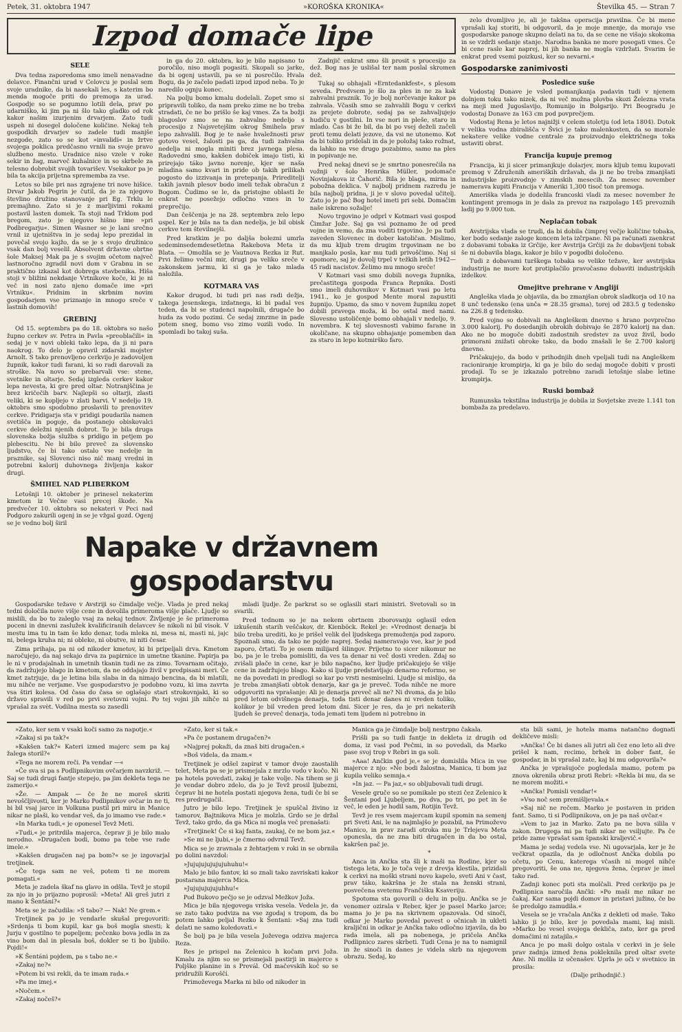Petek, 31. oktobra 1947 »KOROŠKA KRONIKA« Številka 45. — Stran 7
Izpod domače lipe
SELE
Dva tedna zaporedoma smo imeli nenavadne delavce. Finančni urad v Celovcu je poslal sem svoje uradnike, da bi nasekali les, s katerim bo menda mogoče priti do premoga za urad. Gospodje so se pogumno lotili dela, prav po udarniško, ki jim pa ni šlo tako gladko od rok kakor našim izurjenim drvarjem. Zato tudi uspeh ni dosegel določene količine. Nekaj teh gospodkih drvarjev so zadele tudi manjše nezgode, zato so se kot »invalidi« in žrtve svojega poklica predčasno vrnili na svoje pravo službeno mesto. Uradnice niso vzele v roke sekir in žag, marveč kuhalnice in so skrbele za telesno dobrobit svojih tovarišev. Vsekakor pa je bila ta akcija prijetna sprememba za vse.
Letos so bile pri nas zgrajene tri nove hišice. Drvar Jakob Pegrin je čutil, da je za njegovo števlino družino stanovanje pri Eg. Trklu le premajhno. Zato si je z marljivimi rokami postavil lasten domek. Ta stoji nad Trklom pod bregom, zato je njegovo hišno ime »pri Podbregarju«. Simen Wasner se je lani srečno vrnil iz ujetništva in je sedaj lepo prezidal in povečal svojo kajžo, da se je s svojo družinico vsak dan bolj veselil. Absolvent državne obrtne šole Maksej Mak pa je s svojim očetom največ lastnoročno zgradil novi dom v Grabnu in se praktično izkazal kot dobrega stavbenika. Hiša stoji v bližini nekdanje Vrtnikove koče, ki je ni več in nosi zato njeno domače ime »pri Vrtniku«. Pridnim in skrbnim novim gospodarjem vse priznanje in mnogo sreče v lastnih domovih!
GREBINJ
Od 15. septembra pa do 18. oktobra so našo župno cerkev sv. Petra in Pavla »preoblačili« in sedaj je v novi obleki tako lepa, da ji ni para naokrog. To delo je opravil zidarski mojster Arnolt. S tako prenovljeno cerkvijo je zadovoljen župnik, kakor tudi farani, ki so radi darovali za stroške. Na novo so prebarvali vse: stene, svetnike in oltarje. Sedaj izgleda cerkev kakor lepa nevesta, ki gre pred oltar. Notranjščina je brez kričečih barv. Najlepši so oltarji, zlasti veliki, ki se kopljejo v zlati barvi. V nedeljo 19. oktobra smo spodobno proslavili to prenovitev cerkve. Pridigarja sta v pridigi poudarila namen svetišča in pogoje, da postanejo obiskovalci cerkve deležni njenih dobrot. To je bila druga slovenska božja služba s pridigo in petjem po plebescitu. Ne bi bilo preveč za slovensko ljudstvo, če bi tako ostalo vse nedelje in praznike, saj Slovenci niso nič manj vredni in potrebni kalorij duhovnega življenja kakor drugi.
ŠMIHEL NAD PLIBERKOM
Letošnji 10. oktober je prinesel nekaterim kmetom iz Večne vasi precej škode. Na predvečer 10. oktobra so nekateri v Peci nad Podgoro zakurili ogenj in se je vžgal gozd. Ogenj se je vedno bolj širil
in ga do 20. oktobra, ko je bilo napisano to poročilo, niso mogli pogasiti. Skopali so jarke, da bi ogenj ustavili, pa se ni posrečilo. Hvala Bogu, da je začelo padati izpod izpod neba. To je naredilo ognju konec.
Na polju bomo kmalu dodelali. Zopet smo si pripravili toliko, da nam preko zime ne bo treba stradati, če ne bo prišlo še kaj vmes. Za ta božji blagoslov smo se na zahvalno nedeljo s procesijo z Najsvetejšim okrog Šmihela prav lepo zahvalili. Bog je te naše hvaležnosti prav gotovo vesel, žalosti pa ga, da tudi zahvalna nedelja ni mogla miniti brez javnega plesa. Radovedni smo, kakšen dobiček imajo tisti, ki prirejajo táko javno norenje, kjer se naša mladina samo kvari in pride ob takih prilikah pogosto do izzivanja in pretepanja. Prireditelji takih javnih plesov bodo imeli težak obračun z Bogom. Čudimo se le, da pristojne oblasti že enkrat ne posežejo odločno vmes in to preprečijo.
Dan češčenja je na 28. septembra zelo lepo uspel. Ker je bila na ta dan nedelja, je bil obisk cerkve tem številnejši.
Pred kratkim je po daljša bolezni umrla sedeminsedemdesetletna Rakebova Meta iz Blata. — Omožila se je Vautnova Rezka iz Rut. Prvi želimo večni mir, drugi pa veliko sreče v zakonskem jarmu, ki si ga je tako mlada naložila.
KOTMARA VAS
Kakor drugod, bi tudi pri nas radi dežja, takega jesenskega, izdatnega, ki bi padal ves teden, da bi se studenci napolnili, drugače bo huda za vodo pozimi. Če sedaj zmrzne in pade potem sneg, bomo vso zimo vozili vodo. In spomladi bo takoj suša.
Zadnjič enkrat smo šli prosit s procesijo za dež. Bog nas je uslišal ter nam poslal skromen dež.
Tukaj so obhajali »Erntedankfest«, s plesom seveda. Predvsem je šlo za ples in ne za kak zahvalni praznik. To je bolj norčevanje kakor pa zahvala. Včasih smo se zahvalili Bogu v cerkvi za prejete dobrote, sedaj pa se zahvaljujejo hudiču v gostilni. In vse nori in pleše, staro in mlado. Čas bi že bil, da bi po vsej deželi začeli proti temu delati jezove, da vsi ne utonemo. Kot da bi toliko pridelali in da je položaj tako rožnat, da lahko na vse drugo pozabimo, samo na ples in popivanje ne.
Pred nekaj dnevi se je smrtno ponesrečila na vožnji v šolo Henrika Müller, podomače Novinjakova iz Čahorič. Bila je blaga, mirna in pobožna deklica. V najbolj pridnem razredu je bila najbolj pridna, ji je v slovo povedal učitelj. Zato jo je pač Bog hotel imeti pri sebi. Domačim naše iskreno sožalje!
Novo trgovino je odprl v Kotmari vasi gospod Čimžar Jože. Saj ga vsi poznamo že od pred vojne in vemo, da zna voditi trgovino. Je pa tudi zaveden Slovenec in dober katoličan. Mislimo, da mu kljub trem drugim trgovinam ne bo manjkalo posla, kar mu tudi privoščimo. Naj si opomore, saj je dovolj trpel v težkih letih 1942—45 radi nacistov. Želimo mu mnogo sreče!
V Kotmari vasi smo dobili novega župnika, prečastitega gospoda Franca Repnika. Dosti smo imeli duhovnikov v Kotmari vasi po letu 1941., ko je gospod Mente moral zapustiti župnijo. Upamo, da smo v novem župniku zopet dobili pravega moža, ki bo ostal med nami. Slovesno ustoličenje bomo obhajali v nedeljo, 9. novembra. K tej slovesnosti vabimo farane in okoličane, na skupno obhajanje pomemben dan za staro in lepo kotmirško faro.
Napake v državnem gospodarstvu
Gospodarske težave v Avstriji so čimdalje večje. Vlada je pred nekaj tedni določila nove višje cene in dovolila primeroma višje plače. Ljudje so mislili, da bo to zaleglo vsaj za nekaj tednov. Življenje je še primeroma poceni in dnevni zaslužek kvalificiranih delavcev še nikoli ni bil visok. V mestu ima tu in tam še kdo denar, toda mleka ni, mesa ni, masti ni, jajc ni, belega kruha ni; ni obleke, ni obutve, ni niti česar.
Zima prihaja, pa ni od nikoder kmetov, ki bi pripeljali drva. Kmetom naročujejo, da naj sekajo drva za papirnice in umetne tkanine. Papirja pa le ni v prodajalnah in umetnih tkanin tudi ne za zimo. Tovarnam očitajo, da zadržujejo blago in kmetom, da ne oddajajo živil v predpisani meri. Če kmet zatrjuje, da je letina bila slaba in da nimajo bencina, da bi mlatili, mu nihče ne verjame. Vse gospodarstvo je podobno vozu, ki ima zavrta vsa štiri kolesa. Od časa do časa se oglašajo stari strokovnjaki, ki so državo spravili v red po prvi svetovni vojni. Po tej vojni jih nihče ni vprašal za svèt. Vodilna mesta so zasedli
mladi ljudje. Že parkrat so se oglasili stari ministri. Svetovali so in svarili.
Pred tednom so je na nekem obrtnem zborovanju oglasil eden izkušenih starih veščakov, dr. Kienböck. Rekel je: »Vrednost denarja bi bilo treba urediti, ko je prišel velik del ljudskega premoženja pod zaporo. Spoznali smo, da tako ne pojde naprej. Sedaj nameravajo vse, kar je pod zaporo, črtati. To je osem milijard šilingov. Prijetno to sicer nikomur ne bo, pa je le treba pomisliti, da ves ta denar ni več dosti vreden. Zdaj so zvišali plače in cene, kar je bilo napačno, ker ljudje pričakujejo še višje cene in zadržujejo blago. Kako si ljudje predstavljajo denarno reformo, se ne da povedati in predlogi so kar po vrsti nesmiselni. Ljudje si mislijo, da je treba zmanjšati obtok denarja, kar ga je preveč. Toda nihče ne more odgovoriti na vprašanje: Ali je denarja preveč ali ne? Ni dvoma, da je bilo pred letom odvišnega denarja, toda tisti denar danes ni vreden toliko, kolikor je bil vreden pred letom dni. Sicer je res, da je pri nekaterih ljudeh še preveč denarja, toda jemati tem ljudem ni potrebno in
zelo dvomljivo je, ali je takšna operacija pravilna. Če bi mene vprašali kaj storiti, bi odgovoril, da je moje mnenje, da morajo vse gospodarske panoge skupno delati na to, da se cene ne višajo skokoma in se vzdrži sedanje stanje. Narodna banka ne more posegati vmes. Če bi cene rasle kar naprej, bi jih banka ne mogla vzdržati. Svarim še enkrat pred vsemi poizkusi, ker so nevarni.«
Gospodarske zanimivosti
Posledice suše
Vodostaj Donave je vsled pomanjkanja padavin tudi v njenem dolnjem toku tako nizek, da ni več možna plovba skozi Železna vrata na meji med Jugoslavijo, Romunijo in Bolgarijo. Pri Beogradu je vodostaj Donave za 163 cm pod povprečjem.
Vodostaj Rena je letos najnižji v celem stoletju (od leta 1804). Dotok v velika vodna zbirališča v Švici je tako malenkosten, da so morale nekatere velike vodne centrale za proizvodnjo električnega toka ustaviti obrat.
Francija kupuje premog
Francija, ki ji sicer primanjkuje dolarjev, mora kljub temu kupovati premog v Združenih ameriških državah, da ji ne bo treba zmanjšati industrijske proizvodnje v zimskih mesecih. Za mesec november namerava kupiti Francija v Ameriki 1,300 tisoč ton premoga.
Ameriška vlada je dodelila francoski vladi za mesec november že kontingent premoga in je dala za prevoz na razpolago 145 prevoznih ladij po 9.000 ton.
Neplačan tobak
Avstrijska vlada se trudi, da bi dobila čimprej večje količine tobaka, ker bodo sedanje zaloge koncem leta izčrpane. Ni pa računati zaenkrat z dobavami tobaka iz Grčije, ker Avstrija Grčiji za že dobavljeni tobak še ni dobavila blaga, kakor je bilo v pogodbi določeno.
Tudi z dobavami turškega tobaka so velike težave, ker avstrijska industrija ne more kot protiplačilo pravočasno dobaviti industrijskih izdelkov.
Omejitve prehrane v Angliji
Angleška vlada je objavila, da bo zmanjšan obrok sladkorja od 10 na 8 unč tedensko (ena unča = 28.35 grama), torej od 283.5 g tedensko na 226.8 g tedensko.
Pred vojno so dobivali na Angleškem dnevno s hrano povprečno 3.000 kalorij. Po dosedanjih obrokih dobivajo še 2870 kalorij na dan. Ako ne bo mogoče dobiti zadostnih sredstev za uvoz živil, bodo primorani znižati obroke tako, da bodo znašali le še 2.700 kalorij dnevno.
Pričakujejo, da bodo v prihodnjih dneh vpeljali tudi na Angleškem racioniranje krompirja, ki ga je bilo do sedaj mogoče dobiti v prosti prodaji. To se je izkazalo potrebno zaradi letošnje slabe letine krompirja.
Ruski bombaž
Rumunska tekstilna industrija je dobila iz Sovjetske zveze 1.141 ton bombaža za predelavo.
»Zato, ker sem v vsaki koči samo za napotje.«
»Zakaj si pa tak?«
»Kakšen tak?« Kateri izmed majerc sem pa kaj žalega storil?«
»Tega ne morem reči. Pa vendar —«
»Če sva si pa s Podlipnikovim ovčarjem navzkriž. — Saj se tudi drugi fantje stepejo, pa jim dekleta tega ne zamerijo.«
»Že. — Ampak — če že ne moreš skriti nevoščljivosti, ker je Marko Podlipnikov ovčar in ne ti, bi bil vsaj jarce in Volkuna pustil pri miru in Manice nikar ne plaši, ko vendar veš, da jo imamo vse rade.«
»In Marka tudi,« je oponesel Tevž Meti.
»Tudi,« je pritrdila majerca, čeprav ji je bilo malo nerodno. »Drugačen bodi, bomo pa tebe vse rade imele.«
»Kakšen drugačen naj pa bom?« se je izgovarjal tretjinek.
»Če tega sam ne veš, potem ti ne morem pomagati.«
Meta je zadela škaf na glavo in odšla. Tevž je stopil za njo in jo prijazno poprosil: »Meta! Ali greš jutri z mano k Šentáni?«
Meta se je začudila: »S tabo? — Nak! Ne grem.«
Tretjinek pa jo je vendarle skušal pregovoriti: »Srdenja ti bom kupil, kar ga boš mogla snesti; k Jurju v gostilno te popeljem; pečenko bova jedla in za vino bom dal in plesala boš, dokler se ti bo ljubilo. Pojdi!«
»K Šentáni pojdem, pa s tabo ne.«
»Zakaj ne?«
»Potem bi vsi rekli, da te imam rada.«
»Pa me imej.«
»Nočem.«
»Zakaj nočeš?«
»Zato, ker si tak.«
»Pa če postanem drugačen?«
»Najprej pokaži, da znaš biti drugačen.«
»Boš videla, da znam.«
Tretjinek je odšel zapirat v tamor dvoje zaostalih telet, Meta pa se je prismejala z mrzlo vodo v kočo. Ni pa hotela povedati, zakaj je take volje. Na tihem se ji je vendar dobro zdelo, da jo je Tevž prosil ljubezni, čeprav bi ne hotela postati njegova žena, tudi če bi se res predrugačil.
Jutro je bilo lepo. Tretjinek je spuščal živino iz tamorov, Bajtnikova Mica je molzla. Grdo se je držal Tevž, tako grdo, da ga Mica ni mogla več prenašati:
»Tretjinek! Če si kaj fanta, zaukaj, če ne bom jaz.«
»Se mi ne ljubi,« je čmerno odvrnil Tevž.
Mica se je zravnala z žehtarjem v roki in se obrnila po dolini navzdol:
»Jujujujujujujuhuhu!«
Malo je bilo fantov, ki so znali tako zavriskati kakor postarana majerca Mica.
»Jujujujujujuhhu!«
Pod Bukovo pečjo se je odzval Mežkov Joža.
Mica je bila njegovega vriska vesela. Vedela je, da se zato tako podviza na vse zgodaj s tropom, da bo potem lahko peljal Rezko k Šentani: »Saj zna tudi delati ne samo koledovati.«
Še bolj pa je bila vesela Joževega odziva majerca Reza.
Res je prispel na Zelenico h kočam prvi Joža. Kmalu za njim so se prismejali pastirji in majerce s Poljške planine in s Prevál. Od mačevskih koč so se pridružili Koroščí.
Primoževega Marka ni bilo od nikoder in
Manica ga je čimdalje bolj nestrpno čakala.
Prišli pa so tudi fantje in dekleta iz drugih od doma, iz vasi pod Pečmi, in so povedali, da Marko pase svoj trop v Rebri in ga soli.
»Aaa! Ančkin god je,« se je domislila Mica in vse majerce z njo: »Ne bodi žalostna, Manica, ti bom jaz kupila veliko semnja.«
»In jaz. — Pa jaz,« so obljubovali tudi drugi.
Vesele gruče so se pomikale po stezi čez Zelenico k Šentani pod Ljubeljem, po dva, po tri, po pet in še več, le eden je hodil sam, Rotijin Tevž.
Tevž je res vsem majercam kupil spomin na semenj pri Sveti Ani, le na najmlajšo je pozabil, na Primoževo Manico, in prav zaradi otroka mu je Trlejeva Meta oponesla, da ne zna biti drugačen in da bo ostal, kakršen pač je.
*
Anca in Ančka sta šli k maši na Rodine, kjer so tistega leta, ko je toča veje z drevja klestila, prizidali k cerkvi na moški strani novo kapelo, sveti Ani v čast, prav táko, kakršna je že stala na ženski strani, posvečena svetemu Frančišku Ksaveriju.
Spotoma sta govorili o delu in polju. Ančka se je venomer ozirala v Reber, kjer je pasel Marko jarce; mama jo je pa na skrivnem opazovala. Od sinoči, odkar je Marko povedal povest o očnicah in ukleti kraljični in odkar je Ančka tako odločno izjavila, da bo rada imela, ali pa nobenega, je pričela Ančka Podlipnico zares skrbeti. Tudi Cena je na to namignil in že sinoči in danes je videla skrb na njegovem obrazu. Sedaj, ko
sta bili sami, je hotela mama natančno dognati dekličeve misli:
»Ančka! Če bi danes ali jutri ali čez eno leto ali dve prišel k nam, recimo, brhek in dober fant, še gospodar, in bi vprašal zate, kaj bi mu odgovorila?«
Ančka je vprašujoče pogledala mamo, potem pa znova okrenila obraz proti Rebri: »Rekla bi mu, da se ne morem možiti.«
»Ančka! Pomisli vendar!«
»Vso noč sem premišljevala.«
»Saj nič ne rečem. Marko je postaven in priden fant. Samo, ti si Podlipnikova, on je pa naš ovčar.«
»Vem to jaz in Marko. Zato pa ne bova silila v zakon. Drugega mi pa tudi nikar ne vsiljujte. Pa če pride zame vprašat sam španski kraljevič.«
Mama je sedaj vedela vse. Ni ugovarjala, ker je že večkrat opazila, da je odločnost Ančka dobila po očetu, po Cenu, katerega včasih ni mogel nihče pregovoriti, še ona ne, njegova žena, čeprav je imel tako rad.
Zadnji konec poti sta molčali. Pred cerkvijo pa je Podlipnica naročila Ančki: »Po maši me nikar ne čakaj. Kar sama pojdi domov in pristavi južino, če bo še predolgo zamudila.«
Vesela se je vračala Ančka z dekleti od maše. Tako lahko ji je bilo, ker je povedala mami, kaj misli. »Marko bo vesel svojega dekliča, zato, ker ga pred domačimi ni zatajila.«
Anca je po maši dolgo ostala v cerkvi in je šele prav zadnja izmed žena pokleknila pred oltar svete Ane. Ni molila iz očenašev. Uprla je oči v svetnico in prosila:
(Dalje prihodnjič.)